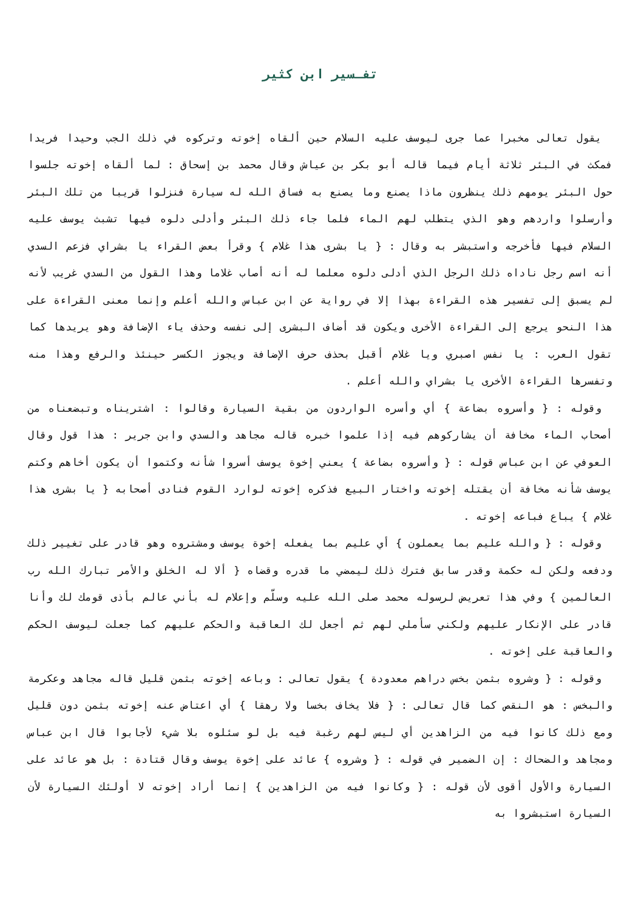تفـسير ابن كثير
يقول تعالى مخبرا عما جرى ليوسف عليه السلام حين ألقاه إخوته وتركوه في ذلك الجب وحيدا فريدا فمكث في البئر ثلاثة أيام فيما قاله أبو بكر بن عياش وقال محمد بن إسحاق : لما ألقاه إخوته جلسوا حول البئر يومهم ذلك ينظرون ماذا يصنع وما يصنع به فساق الله له سيارة فنزلوا قريبا من تلك البئر وأرسلوا واردهم وهو الذي يتطلب لهم الماء فلما جاء ذلك البئر وأدلى دلوه فيها تشبث يوسف عليه السلام فيها فأخرجه واستبشر به وقال : { يا بشرى هذا غلام } وقرأ بعض القراء يا بشراي فزعم السدي أنه اسم رجل ناداه ذلك الرجل الذي أدلى دلوه معلما له أنه أصاب غلاما وهذا القول من السدي غريب لأنه لم يسبق إلى تفسير هذه القراءة بهذا إلا في رواية عن ابن عباس والله أعلم وإنما معنى القراءة على هذا النحو يرجع إلى القراءة الأخرى ويكون قد أضاف البشرى إلى نفسه وحذف ياء الإضافة وهو يريدها كما تقول العرب : يا نفس اصبري ويا غلام أقبل بحذف حرف الإضافة ويجوز الكسر حينئذ والرفع وهذا منه وتفسرها القراءة الأخرى يا بشراي والله أعلم .
وقوله : { وأسروه بضاعة } أي وأسره الواردون من بقية السيارة وقالوا : اشتريناه وتبضعناه من أصحاب الماء مخافة أن يشاركوهم فيه إذا علموا خبره قاله مجاهد والسدي وابن جرير : هذا قول وقال العوفي عن ابن عباس قوله : { وأسروه بضاعة } يعني إخوة يوسف أسروا شأنه وكتموا أن يكون أخاهم وكتم يوسف شأنه مخافة أن يقتله إخوته واختار البيع فذكره إخوته لوارد القوم فنادى أصحابه { يا بشرى هذا غلام } يباع فباعه إخوته .
وقوله : { والله عليم بما يعملون } أي عليم بما يفعله إخوة يوسف ومشتروه وهو قادر على تغيير ذلك ودفعه ولكن له حكمة وقدر سابق فترك ذلك ليمضي ما قدره وقضاه { ألا له الخلق والأمر تبارك الله رب العالمين } وفي هذا تعريض لرسوله محمد صلى الله عليه وسلّم وإعلام له بأني عالم بأذى قومك لك وأنا قادر على الإنكار عليهم ولكني سأملي لهم ثم أجعل لك العاقبة والحكم عليهم كما جعلت ليوسف الحكم والعاقبة على إخوته .
وقوله : { وشروه بثمن بخس دراهم معدودة } يقول تعالى : وباعه إخوته بثمن قليل قاله مجاهد وعكرمة والبخس : هو النقص كما قال تعالى : { فلا يخاف بخسا ولا رهقا } أي اعتاض عنه إخوته بثمن دون قليل ومع ذلك كانوا فيه من الزاهدين أي ليس لهم رغبة فيه بل لو سئلوه بلا شيء لأجابوا قال ابن عباس ومجاهد والضحاك : إن الضمير في قوله : { وشروه } عائد على إخوة يوسف وقال قتادة : بل هو عائد على السيارة والأول أقوى لأن قوله : { وكانوا فيه من الزاهدين } إنما أراد إخوته لا أولئك السيارة لأن السيارة استبشروا به